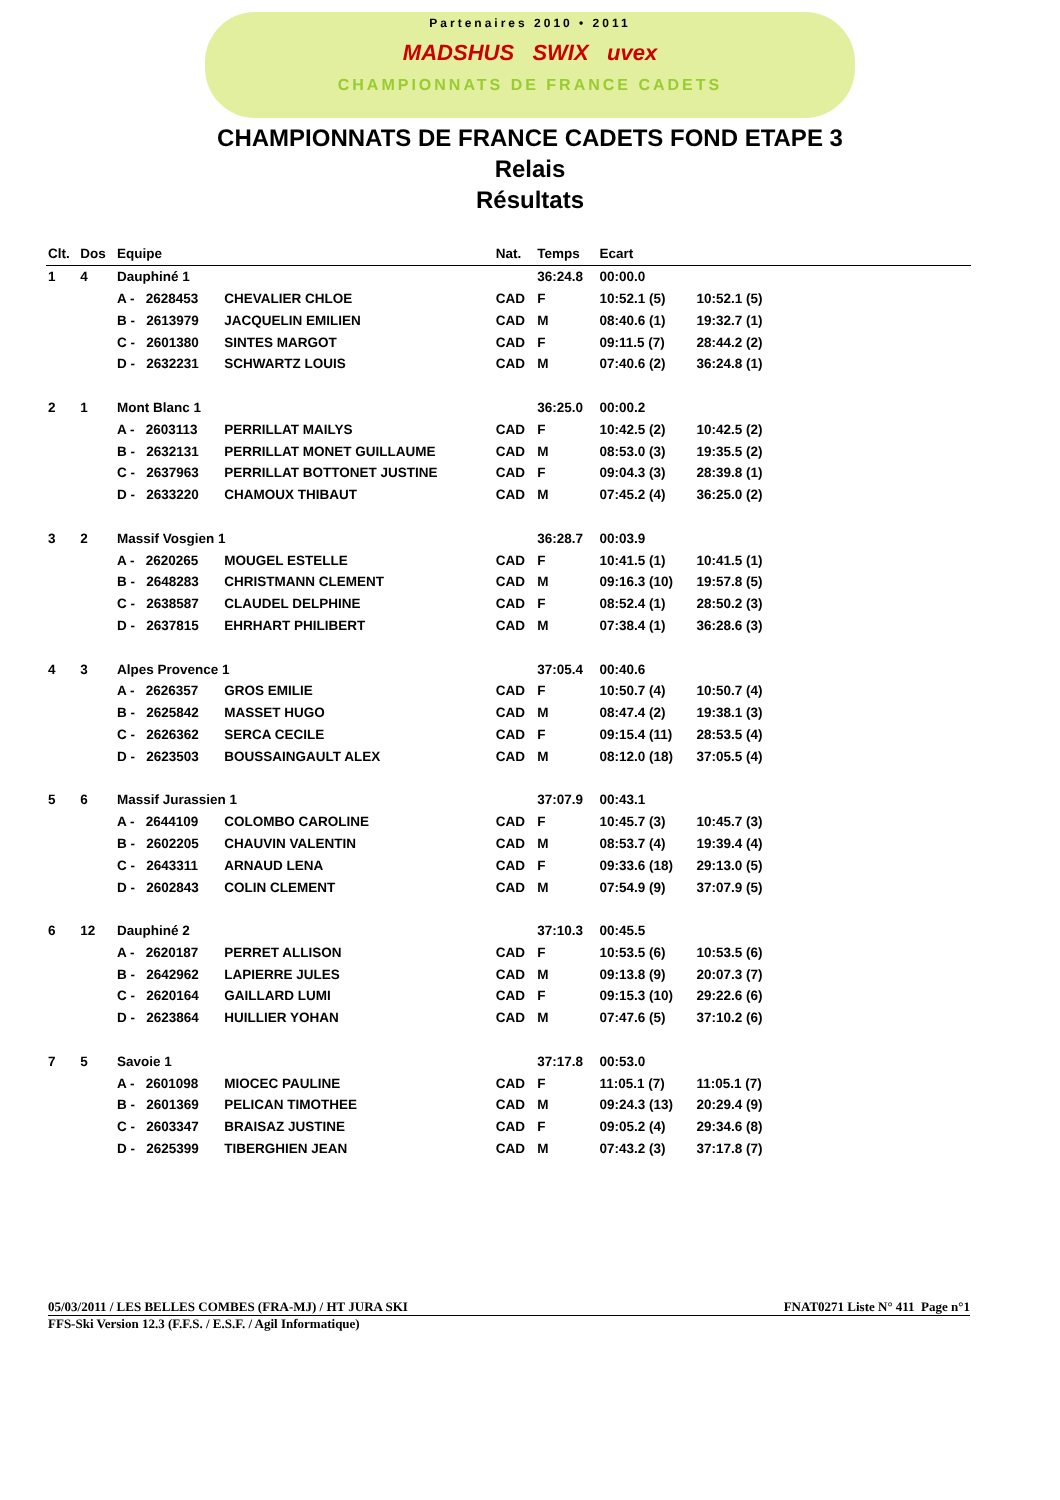Partenaires 2010 • 2011
MADSHUS SWIX uvex
CHAMPIONNATS DE FRANCE CADETS
CHAMPIONNATS DE FRANCE CADETS FOND ETAPE 3
Relais
Résultats
| Clt. | Dos | Equipe | | Nat. | Temps | Ecart | | | |
| --- | --- | --- | --- | --- | --- | --- | --- | --- | --- |
| 1 | 4 | Dauphiné 1 | | | 36:24.8 | 00:00.0 | | | |
| | | A - 2628453 | CHEVALIER CHLOE | CAD | F | 10:52.1 (5) | 10:52.1 (5) | | |
| | | B - 2613979 | JACQUELIN EMILIEN | CAD | M | 08:40.6 (1) | 19:32.7 (1) | | |
| | | C - 2601380 | SINTES MARGOT | CAD | F | 09:11.5 (7) | 28:44.2 (2) | | |
| | | D - 2632231 | SCHWARTZ LOUIS | CAD | M | 07:40.6 (2) | 36:24.8 (1) | | |
| 2 | 1 | Mont Blanc 1 | | | 36:25.0 | 00:00.2 | | | |
| | | A - 2603113 | PERRILLAT MAILYS | CAD | F | 10:42.5 (2) | 10:42.5 (2) | | |
| | | B - 2632131 | PERRILLAT MONET GUILLAUME | CAD | M | 08:53.0 (3) | 19:35.5 (2) | | |
| | | C - 2637963 | PERRILLAT BOTTONET JUSTINE | CAD | F | 09:04.3 (3) | 28:39.8 (1) | | |
| | | D - 2633220 | CHAMOUX THIBAUT | CAD | M | 07:45.2 (4) | 36:25.0 (2) | | |
| 3 | 2 | Massif Vosgien 1 | | | 36:28.7 | 00:03.9 | | | |
| | | A - 2620265 | MOUGEL ESTELLE | CAD | F | 10:41.5 (1) | 10:41.5 (1) | | |
| | | B - 2648283 | CHRISTMANN CLEMENT | CAD | M | 09:16.3 (10) | 19:57.8 (5) | | |
| | | C - 2638587 | CLAUDEL DELPHINE | CAD | F | 08:52.4 (1) | 28:50.2 (3) | | |
| | | D - 2637815 | EHRHART PHILIBERT | CAD | M | 07:38.4 (1) | 36:28.6 (3) | | |
| 4 | 3 | Alpes Provence 1 | | | 37:05.4 | 00:40.6 | | | |
| | | A - 2626357 | GROS EMILIE | CAD | F | 10:50.7 (4) | 10:50.7 (4) | | |
| | | B - 2625842 | MASSET HUGO | CAD | M | 08:47.4 (2) | 19:38.1 (3) | | |
| | | C - 2626362 | SERCA CECILE | CAD | F | 09:15.4 (11) | 28:53.5 (4) | | |
| | | D - 2623503 | BOUSSAINGAULT ALEX | CAD | M | 08:12.0 (18) | 37:05.5 (4) | | |
| 5 | 6 | Massif Jurassien 1 | | | 37:07.9 | 00:43.1 | | | |
| | | A - 2644109 | COLOMBO CAROLINE | CAD | F | 10:45.7 (3) | 10:45.7 (3) | | |
| | | B - 2602205 | CHAUVIN VALENTIN | CAD | M | 08:53.7 (4) | 19:39.4 (4) | | |
| | | C - 2643311 | ARNAUD LENA | CAD | F | 09:33.6 (18) | 29:13.0 (5) | | |
| | | D - 2602843 | COLIN CLEMENT | CAD | M | 07:54.9 (9) | 37:07.9 (5) | | |
| 6 | 12 | Dauphiné 2 | | | 37:10.3 | 00:45.5 | | | |
| | | A - 2620187 | PERRET ALLISON | CAD | F | 10:53.5 (6) | 10:53.5 (6) | | |
| | | B - 2642962 | LAPIERRE JULES | CAD | M | 09:13.8 (9) | 20:07.3 (7) | | |
| | | C - 2620164 | GAILLARD LUMI | CAD | F | 09:15.3 (10) | 29:22.6 (6) | | |
| | | D - 2623864 | HUILLIER YOHAN | CAD | M | 07:47.6 (5) | 37:10.2 (6) | | |
| 7 | 5 | Savoie 1 | | | 37:17.8 | 00:53.0 | | | |
| | | A - 2601098 | MIOCEC PAULINE | CAD | F | 11:05.1 (7) | 11:05.1 (7) | | |
| | | B - 2601369 | PELICAN TIMOTHEE | CAD | M | 09:24.3 (13) | 20:29.4 (9) | | |
| | | C - 2603347 | BRAISAZ JUSTINE | CAD | F | 09:05.2 (4) | 29:34.6 (8) | | |
| | | D - 2625399 | TIBERGHIEN JEAN | CAD | M | 07:43.2 (3) | 37:17.8 (7) | | |
05/03/2011 / LES BELLES COMBES (FRA-MJ) / HT JURA SKI FNAT0271 Liste N° 411 Page n°1
FFS-Ski Version 12.3 (F.F.S. / E.S.F. / Agil Informatique)